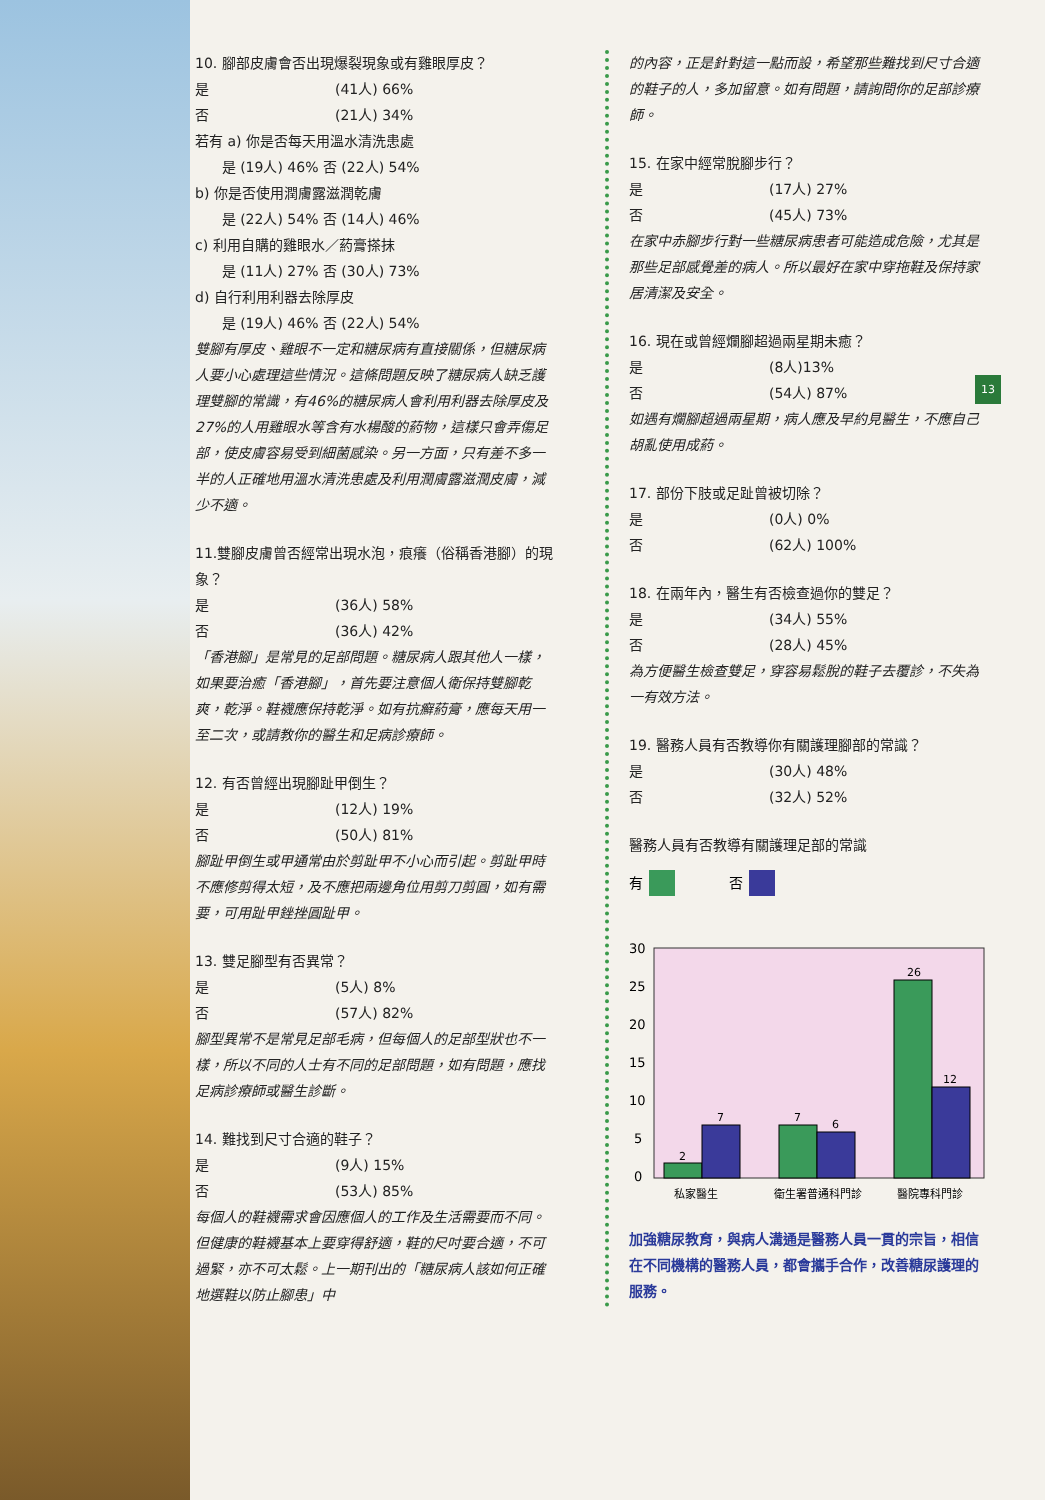13
10. 腳部皮膚會否出現爆裂現象或有雞眼厚皮？
是 (41人) 66%
否 (21人) 34%
若有 a) 你是否每天用溫水清洗患處
是 (19人) 46% 否 (22人) 54%
b) 你是否使用潤膚露滋潤乾膚
是 (22人) 54% 否 (14人) 46%
c) 利用自購的雞眼水／葯膏搽抹
是 (11人) 27% 否 (30人) 73%
d) 自行利用利器去除厚皮
是 (19人) 46% 否 (22人) 54%
雙腳有厚皮、雞眼不一定和糖尿病有直接關係，但糖尿病人要小心處理這些情況。這條問題反映了糖尿病人缺乏護理雙腳的常識，有46%的糖尿病人會利用利器去除厚皮及27%的人用雞眼水等含有水楊酸的葯物，這樣只會弄傷足部，使皮膚容易受到細菌感染。另一方面，只有差不多一半的人正確地用溫水清洗患處及利用潤膚露滋潤皮膚，減少不適。
11.雙腳皮膚曾否經常出現水泡，痕癢（俗稱香港腳）的現象？
是 (36人) 58%
否 (36人) 42%
「香港腳」是常見的足部問題。糖尿病人跟其他人一樣，如果要治癒「香港腳」，首先要注意個人衛保持雙腳乾爽，乾淨。鞋襪應保持乾淨。如有抗癬葯膏，應每天用一至二次，或請教你的醫生和足病診療師。
12. 有否曾經出現腳趾甲倒生？
是 (12人) 19%
否 (50人) 81%
腳趾甲倒生或甲通常由於剪趾甲不小心而引起。剪趾甲時不應修剪得太短，及不應把兩邊角位用剪刀剪圓，如有需要，可用趾甲銼挫圓趾甲。
13. 雙足腳型有否異常？
是 (5人) 8%
否 (57人) 82%
腳型異常不是常見足部毛病，但每個人的足部型狀也不一樣，所以不同的人士有不同的足部問題，如有問題，應找足病診療師或醫生診斷。
14. 難找到尺寸合適的鞋子？
是 (9人) 15%
否 (53人) 85%
每個人的鞋襪需求會因應個人的工作及生活需要而不同。但健康的鞋襪基本上要穿得舒適，鞋的尺吋要合適，不可過緊，亦不可太鬆。上一期刊出的「糖尿病人該如何正確地選鞋以防止腳患」中
的內容，正是針對這一點而設，希望那些難找到尺寸合適的鞋子的人，多加留意。如有問題，請詢問你的足部診療師。
15. 在家中經常脫腳步行？
是 (17人) 27%
否 (45人) 73%
在家中赤腳步行對一些糖尿病患者可能造成危險，尤其是那些足部感覺差的病人。所以最好在家中穿拖鞋及保持家居清潔及安全。
16. 現在或曾經爛腳超過兩星期未癒？
是 (8人)13%
否 (54人) 87%
如遇有爛腳超過兩星期，病人應及早約見醫生，不應自己胡亂使用成葯。
17. 部份下肢或足趾曾被切除？
是 (0人) 0%
否 (62人) 100%
18. 在兩年內，醫生有否檢查過你的雙足？
是 (34人) 55%
否 (28人) 45%
為方便醫生檢查雙足，穿容易鬆脫的鞋子去覆診，不失為一有效方法。
19. 醫務人員有否教導你有關護理腳部的常識？
是 (30人) 48%
否 (32人) 52%
醫務人員有否教導有關護理足部的常識
有
否
30
25
20
15
10
5
0
2
7
7
6
26
12
私家醫生
衛生署普通科門診
醫院專科門診
加強糖尿教育，與病人溝通是醫務人員一貫的宗旨，相信在不同機構的醫務人員，都會攜手合作，改善糖尿護理的服務。